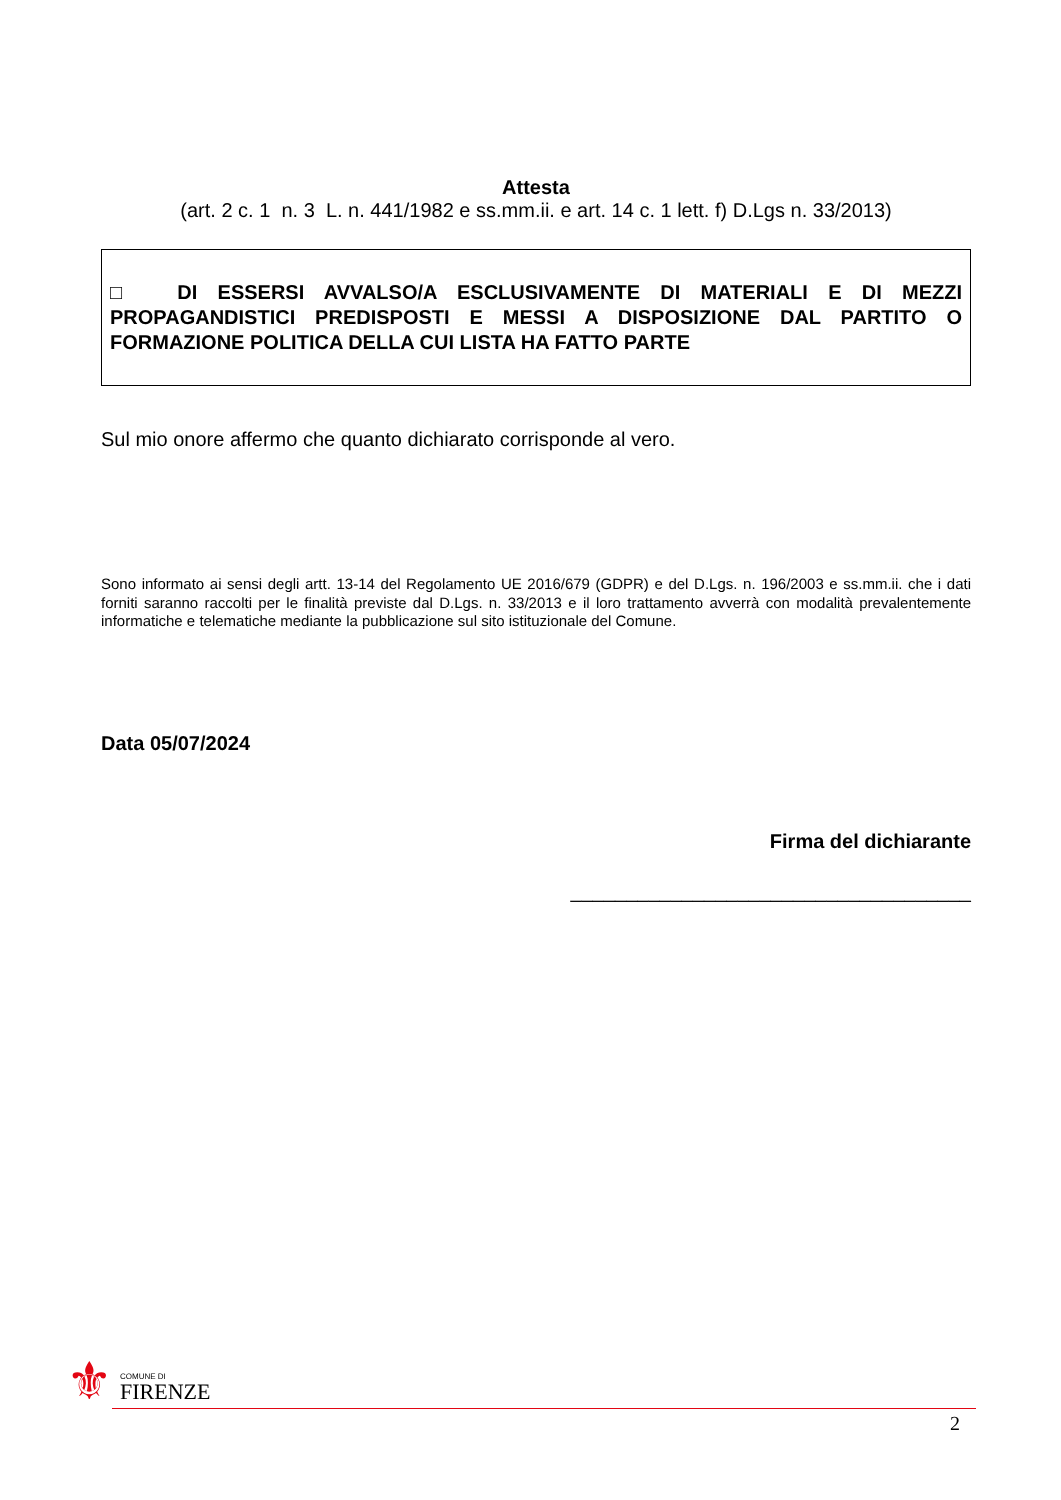Attesta
(art. 2 c. 1 n. 3 L. n. 441/1982 e ss.mm.ii. e art. 14 c. 1 lett. f) D.Lgs n. 33/2013)
□ DI ESSERSI AVVALSO/A ESCLUSIVAMENTE DI MATERIALI E DI MEZZI PROPAGANDISTICI PREDISPOSTI E MESSI A DISPOSIZIONE DAL PARTITO O FORMAZIONE POLITICA DELLA CUI LISTA HA FATTO PARTE
Sul mio onore affermo che quanto dichiarato corrisponde al vero.
Sono informato ai sensi degli artt. 13-14 del Regolamento UE 2016/679 (GDPR) e del D.Lgs. n. 196/2003 e ss.mm.ii. che i dati forniti saranno raccolti per le finalità previste dal D.Lgs. n. 33/2013 e il loro trattamento avverrà con modalità prevalentemente informatiche e telematiche mediante la pubblicazione sul sito istituzionale del Comune.
Data 05/07/2024
Firma del dichiarante
____________________________________
⚜ COMUNE DI
FIRENZE
2